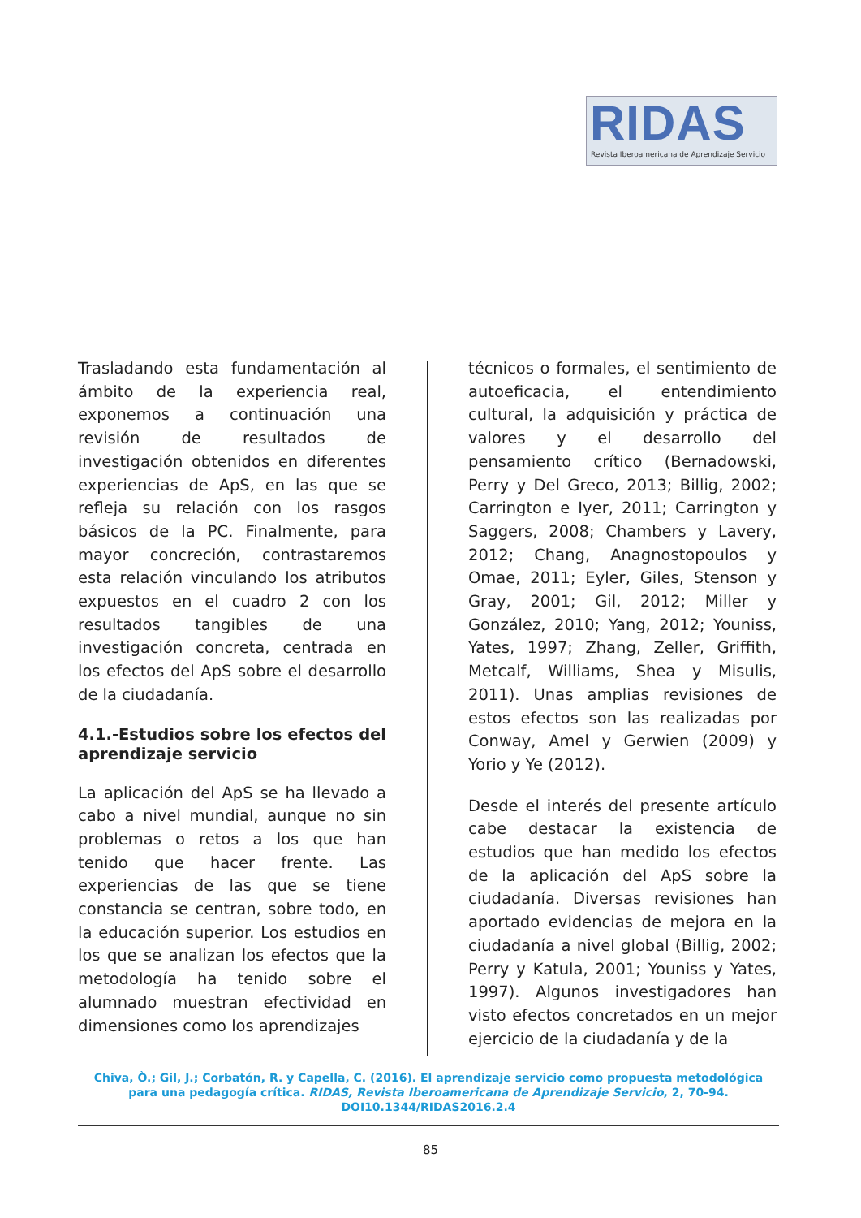RIDAS
Revista Iberoamericana de Aprendizaje Servicio
Trasladando esta fundamentación al ámbito de la experiencia real, exponemos a continuación una revisión de resultados de investigación obtenidos en diferentes experiencias de ApS, en las que se refleja su relación con los rasgos básicos de la PC. Finalmente, para mayor concreción, contrastaremos esta relación vinculando los atributos expuestos en el cuadro 2 con los resultados tangibles de una investigación concreta, centrada en los efectos del ApS sobre el desarrollo de la ciudadanía.
4.1.-Estudios sobre los efectos del aprendizaje servicio
La aplicación del ApS se ha llevado a cabo a nivel mundial, aunque no sin problemas o retos a los que han tenido que hacer frente. Las experiencias de las que se tiene constancia se centran, sobre todo, en la educación superior. Los estudios en los que se analizan los efectos que la metodología ha tenido sobre el alumnado muestran efectividad en dimensiones como los aprendizajes
técnicos o formales, el sentimiento de autoeficacia, el entendimiento cultural, la adquisición y práctica de valores y el desarrollo del pensamiento crítico (Bernadowski, Perry y Del Greco, 2013; Billig, 2002; Carrington e Iyer, 2011; Carrington y Saggers, 2008; Chambers y Lavery, 2012; Chang, Anagnostopoulos y Omae, 2011; Eyler, Giles, Stenson y Gray, 2001; Gil, 2012; Miller y González, 2010; Yang, 2012; Youniss, Yates, 1997; Zhang, Zeller, Griffith, Metcalf, Williams, Shea y Misulis, 2011). Unas amplias revisiones de estos efectos son las realizadas por Conway, Amel y Gerwien (2009) y Yorio y Ye (2012).
Desde el interés del presente artículo cabe destacar la existencia de estudios que han medido los efectos de la aplicación del ApS sobre la ciudadanía. Diversas revisiones han aportado evidencias de mejora en la ciudadanía a nivel global (Billig, 2002; Perry y Katula, 2001; Youniss y Yates, 1997). Algunos investigadores han visto efectos concretados en un mejor ejercicio de la ciudadanía y de la
Chiva, Ò.; Gil, J.; Corbatón, R. y Capella, C. (2016). El aprendizaje servicio como propuesta metodológica para una pedagogía crítica. RIDAS, Revista Iberoamericana de Aprendizaje Servicio, 2, 70-94.
DOI10.1344/RIDAS2016.2.4
85